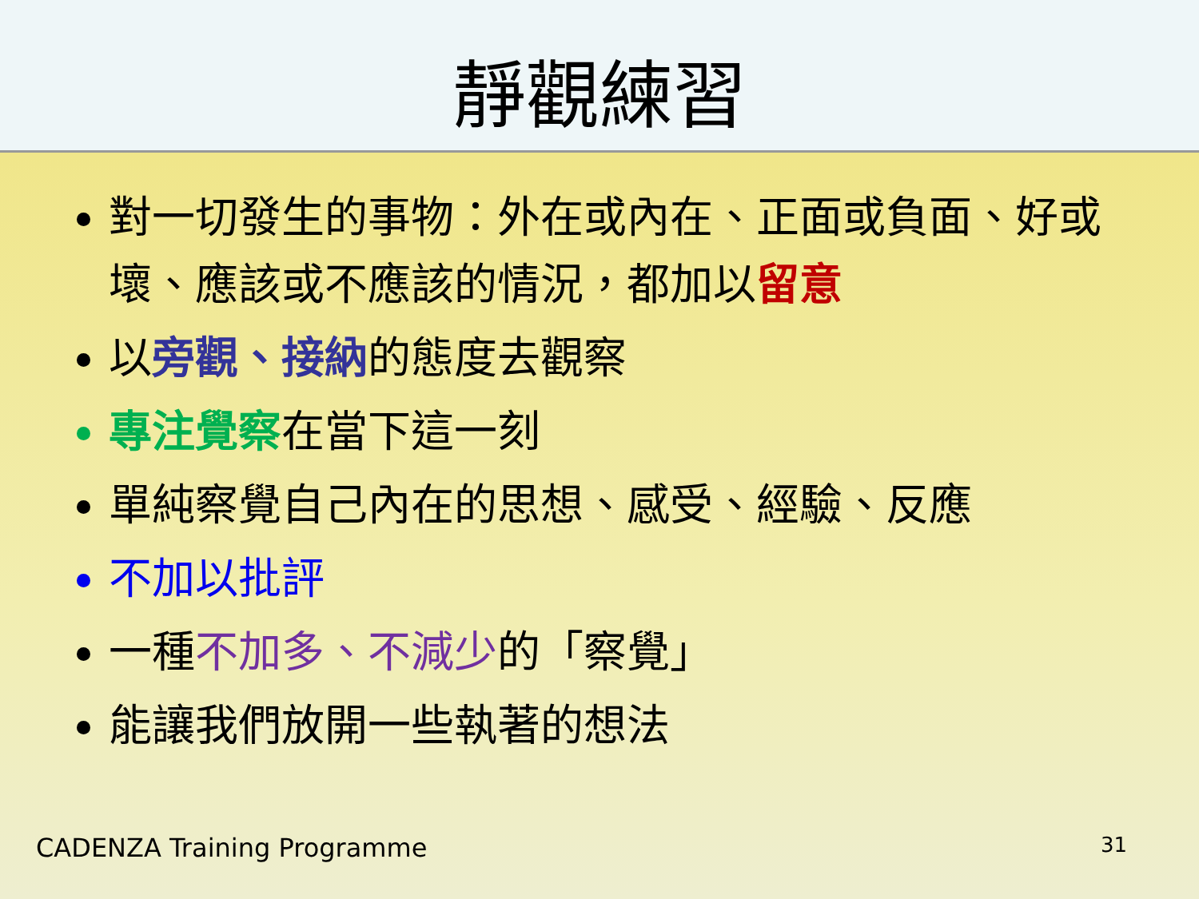靜觀練習
對一切發生的事物：外在或內在、正面或負面、好或壞、應該或不應該的情況，都加以留意
以旁觀、接納的態度去觀察
專注覺察 在當下這一刻
單純察覺自己內在的思想、感受、經驗、反應
不加以批評
一種不加多、不減少的「察覺」
能讓我們放開一些執著的想法
CADENZA Training Programme 31